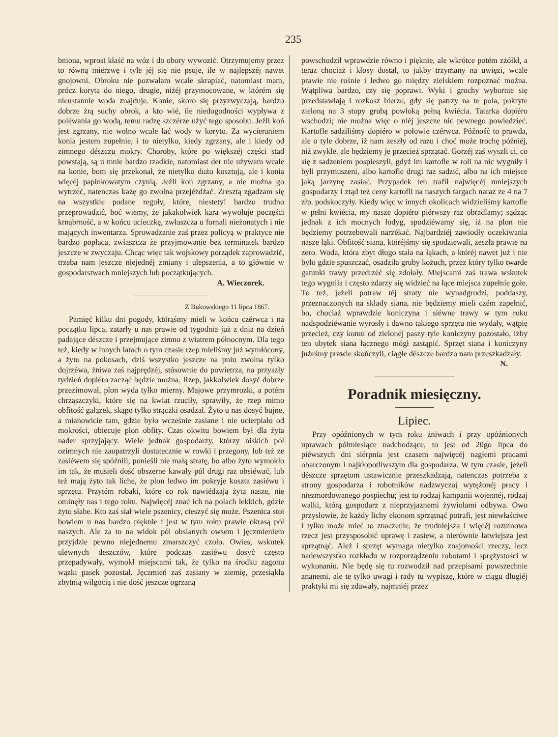235
bniona, wprost kłaść na wóz i do obory wywozić. Otrzymujemy przez to równą miérzwę i tyle jéj się nie psuje, ile w najlepszéj nawet gnojowni. Obroku nie pozwalam wcale skrapiać, natomiast mam, prócz koryta do niego, drugie, niżéj przymocowane, w którém się nieustannie woda znajduje. Konie, skoro się przyzwyczają, bardzo dobrze żrą suchy obrok, a kto wié, ile niedogodności wypływa z poléwania go wodą, temu radzę szczérze użyć tego sposobu. Jeźli koń jest zgrzany, nie wolno wcale lać wody w koryto. Za wycieraniem konia jestem zupełnie, i to nietylko, kiedy zgrzany, ale i kiedy od zimnego dészczu mokry. Choroby, które po większéj części stąd powstają, są u mnie bardzo rzadkie, natomiast der nie używam wcale na konie, bom się przekonał, że nietylko dużo kosztują, ale i konia więcéj papinkowatym czynią. Jeźli koń zgrzany, a nie można go wytrzéć, natenczas każę go zwolna przejéżdżać. Zresztą zgadzam się na wszystkie podane reguły, które, niestety! bardzo trudno przeprowadzić, boć wiemy, że jakakolwiek kara wywołuje poczęści krnąbrność, a w końcu ucieczkę, zwłaszcza u fornali nieżonatych i nie mających inwentarza. Sprowadzanie zaś przez policyą w praktyce nie bardzo popłaca, zwłaszcza że przyjmowanie bez terminatek bardzo jeszcze w zwyczaju. Chcąc więc tak wojskowy porządek zaprowadzić, trzeba nam jeszcze niejednéj zmiany i ulepszenia, a to głównie w gospodarstwach mniejszych lub początkujących.
A. Wieczorek.
Z Bukowskiego 11 lipca 1867.
Pamięć kilku dni pogody, którąśmy mieli w końcu czérwca i na początku lipca, zatarły u nas prawie od tygodnia już z dnia na dzień padające dészcze i przejmujące zimno z wiatrem północnym. Dla tego też, kiedy w innych latach o tym czasie rzep mieliśmy już wymłócony, a żyto na pokosach, dziś wszystko jeszcze na pniu zwolna tylko dojrzéwa, żniwa zaś najprędzéj, stósownie do powietrza, na przyszły tydzień dopiéro zacząć będzie można. Rzep, jakkolwiek dosyć dobrze przezimował, plon wyda tylko mierny. Majowe przymrozki, a potém chrząszczyki, które się na kwiat rzuciły, sprawiły, że rzep mimo obfitość gałązek, skąpo tylko strączki osadzał. Żyto u nas dosyć bujne, a mianowicie tam, gdzie było wcześnie zasiane i nie ucierpiało od mokrości, obiecuje plon obfity. Czas okwitu bowiem był dla żyta nader sprzyjający. Wiele jednak gospodarzy, którzy niskich pól ozimnych nie zaopatrzyli dostatecznie w rowki i przegony, lub też ze zasiéwem się spóźnili, ponieśli nie małą stratę, bo albo żyto wymokło im tak, że musieli dość obszerne kawały pól drugi raz obsiéwać, lub też mają żyto tak liche, że plon ledwo im pokryje koszta zasiéwu i sprzętu. Przytém robaki, które co rok nawiédzają żyta nasze, nie ominęły nas i tego roku. Najwięcéj znać ich na polach lekkich, gdzie żyto słabe. Kto zaś siał wiele pszenicy, cieszyć się może. Pszenica stoi bowiem u nas bardzo pięknie i jest w tym roku prawie okrasą pól naszych. Ale za to na widok pól obsianych owsem i jęczmieniem przyjdzie pewno niejednemu zmarszczyć czoło. Owies, wskutek ulewnych deszczów, które podczas zasiéwu dosyć często przepadywały, wymokł miejscami tak, że tylko na środku zagonu wązki pasek pozostał. Jęczmień zaś zasiany w ziemię, przesiąkłą zbytnią wilgocią i nie dość jeszcze ogrzaną
powschodził wprawdzie równo i pięknie, ale wkrótce potém zżółkł, a teraz chociaż i kłosy dostał, to jakby trzymany na uwięzi, wcale prawie nie rośnie i ledwo go między zielskiem rozpoznać można. Wątpliwa bardzo, czy się poprawi. Wyki i grochy wybornie się przedstawiają i rozkosz bierze, gdy się patrzy na te pola, pokryte zieloną na 3 stopy grubą powłoką pełną kwiécia. Tatarka dopiéro wschodzi; nie można więc o niéj jeszcze nic pewnego powiedzieć. Kartofle sadziliśmy dopiéro w połowie czérwca. Późność to prawda, ale o tyle dobrze, iż nam zeszły od razu i choć może trochę późniéj, niż zwykle, ale będziemy je przecież sprzątać. Gorzéj zaś wyszli ci, co się z sadzeniem pospieszyli, gdyż im kartofle w roli na nic wygniły i byli przymuszeni, albo kartofle drugi raz sadzić, albo na ich miejsce jaką jarzynę zasiać. Przypadek ten trafił najwięcéj mniejszych gospodarzy i ztąd też ceny kartofli na naszych targach naraz ze 4 na 7 złp. podskoczyły. Kiedy więc w innych okolicach widzieliśmy kartofle w pełni kwiécia, my nasze dopiéro piérwszy raz obradlamy; sądząc jednak z ich mocnych łodyg, spodziéwamy się, iż na plon nie będziemy potrzebowali narzékać. Najbardziéj zawiodły oczekiwania nasze łąki. Obfitość siana, któréjśmy się spodziewali, zeszła prawie na zero. Woda, która zbyt długo stała na łąkach, a któréj nawet już i nie było gdzie spuszczać, osadziła gruby kożuch, przez który tylko twarde gatunki trawy przedrzéć się zdołały. Miejscami zaś trawa wskutek tego wygniła i często zdarzy się widzieć na łące miejsca zupełnie gołe. To też, jeżeli potraw téj straty nie wynadgrodzi, poddaszy, przeznaczonych na składy siana, nie będziemy mieli czém zapełnić, bo, chociaż wprawdzie koniczyna i siéwne trawy w tym roku nadspodziéwanie wyrosły i dawno takiego sprzętu nie wydały, wątpię przecież, czy komu od zielonéj paszy tyle koniczyny pozostało, iżby ten ubytek siana łącznego mógł zastąpić. Sprzęt siana i koniczyny jużeśmy prawie skończyli, ciągłe dészcze bardzo nam przeszkadzały.
N.
Poradnik miesięczny.
Lipiec.
Przy opóźnionych w tym roku żniwach i przy opóźnionych uprawach półmiesiące nadchodzące, to jest od 20go lipca do piéwszych dni siérpnia jest czasem najwięcéj nagłemi pracami obarczonym i najkłopotliwszym dla gospodarza. W tym czasie, jeżeli dészcze sprzętom ustawicznie przeszkadzają, natenczas potrzeba z strony gospodarza i robotników nadzwyczaj wytężonéj pracy i niezmordowanego pospiechu; jest to rodzaj kampanii wojennéj, rodzaj walki, którą gospodarz z nieprzyjaznemi żywiołami odbywa. Owo przysłowie, że każdy lichy ekonom sprzątnąć potrafi, jest niewłaściwe i tylko może mieć to znaczenie, że trudniejsza i więcéj rozumowa rzecz jest przysposobić uprawę i zasiew, a nierównie łatwiejsza jest sprzątnąć. Ależ i sprzęt wymaga nietylko znajomości rzeczy, lecz nadewszystko rozkładu w rozporządzeniu robotami i sprężystości w wykonaniu. Nie będę się tu rozwodził nad przepisami powszechnie znanemi, ale te tylko uwagi i rady tu wypiszę, które w ciągu długiéj praktyki mi się zdawały, najmniéj przez